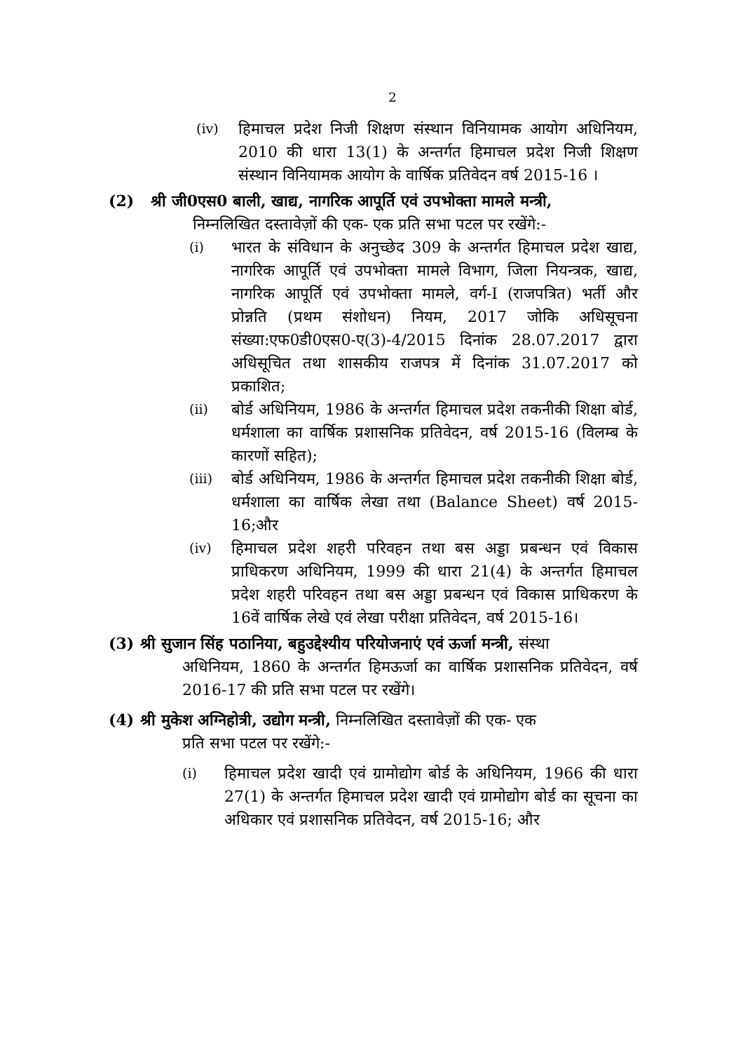2
(iv) हिमाचल प्रदेश निजी शिक्षण संस्थान विनियामक आयोग अधिनियम, 2010 की धारा 13(1) के अन्तर्गत हिमाचल प्रदेश निजी शिक्षण संस्थान विनियामक आयोग के वार्षिक प्रतिवेदन वर्ष 2015-16 ।
(2) श्री जी0एस0 बाली, खाद्य, नागरिक आपूर्ति एवं उपभोक्ता मामले मन्त्री,
निम्नलिखित दस्तावेज़ों की एक- एक प्रति सभा पटल पर रखेंगे:-
(i) भारत के संविधान के अनुच्छेद 309 के अन्तर्गत हिमाचल प्रदेश खाद्य, नागरिक आपूर्ति एवं उपभोक्ता मामले विभाग, जिला नियन्त्रक, खाद्य, नागरिक आपूर्ति एवं उपभोक्ता मामले, वर्ग-I (राजपत्रित) भर्ती और प्रोन्नति (प्रथम संशोधन) नियम, 2017 जोकि अधिसूचना संख्या:एफ0डी0एस0-ए(3)-4/2015 दिनांक 28.07.2017 द्वारा अधिसूचित तथा शासकीय राजपत्र में दिनांक 31.07.2017 को प्रकाशित;
(ii) बोर्ड अधिनियम, 1986 के अन्तर्गत हिमाचल प्रदेश तकनीकी शिक्षा बोर्ड, धर्मशाला का वार्षिक प्रशासनिक प्रतिवेदन, वर्ष 2015-16 (विलम्ब के कारणों सहित);
(iii) बोर्ड अधिनियम, 1986 के अन्तर्गत हिमाचल प्रदेश तकनीकी शिक्षा बोर्ड, धर्मशाला का वार्षिक लेखा तथा (Balance Sheet) वर्ष 2015-16;और
(iv) हिमाचल प्रदेश शहरी परिवहन तथा बस अड्डा प्रबन्धन एवं विकास प्राधिकरण अधिनियम, 1999 की धारा 21(4) के अन्तर्गत हिमाचल प्रदेश शहरी परिवहन तथा बस अड्डा प्रबन्धन एवं विकास प्राधिकरण के 16वें वार्षिक लेखे एवं लेखा परीक्षा प्रतिवेदन, वर्ष 2015-16।
(3) श्री सुजान सिंह पठानिया, बहुउद्देश्यीय परियोजनाएं एवं ऊर्जा मन्त्री, संस्था
अधिनियम, 1860 के अन्तर्गत हिमऊर्जा का वार्षिक प्रशासनिक प्रतिवेदन, वर्ष 2016-17 की प्रति सभा पटल पर रखेंगे।
(4) श्री मुकेश अग्निहोत्री, उद्योग मन्त्री, निम्नलिखित दस्तावेज़ों की एक- एक
प्रति सभा पटल पर रखेंगे:-
(i) हिमाचल प्रदेश खादी एवं ग्रामोद्योग बोर्ड के अधिनियम, 1966 की धारा 27(1) के अन्तर्गत हिमाचल प्रदेश खादी एवं ग्रामोद्योग बोर्ड का सूचना का अधिकार एवं प्रशासनिक प्रतिवेदन, वर्ष 2015-16; और